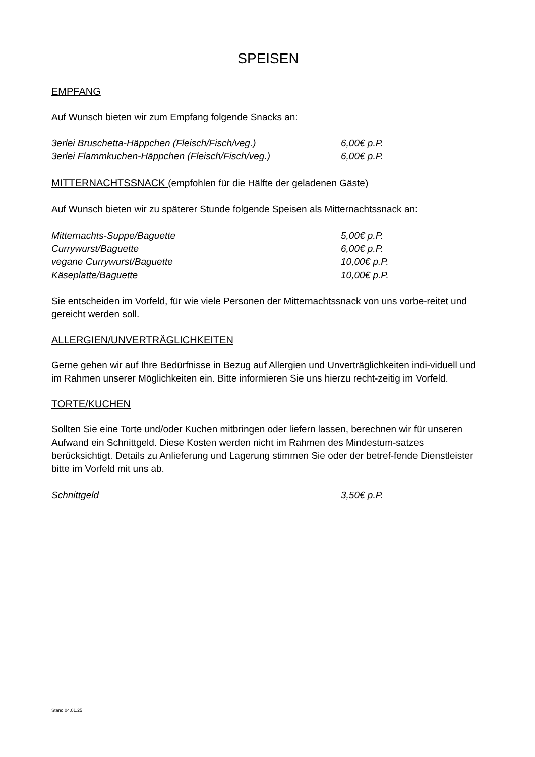SPEISEN
EMPFANG
Auf Wunsch bieten wir zum Empfang folgende Snacks an:
| 3erlei Bruschetta-Häppchen (Fleisch/Fisch/veg.) | 6,00€ p.P. |
| 3erlei Flammkuchen-Häppchen (Fleisch/Fisch/veg.) | 6,00€ p.P. |
MITTERNACHTSSNACK (empfohlen für die Hälfte der geladenen Gäste)
Auf Wunsch bieten wir zu späterer Stunde folgende Speisen als Mitternachtssnack an:
| Mitternachts-Suppe/Baguette | 5,00€ p.P. |
| Currywurst/Baguette | 6,00€ p.P. |
| vegane Currywurst/Baguette | 10,00€ p.P. |
| Käseplatte/Baguette | 10,00€ p.P. |
Sie entscheiden im Vorfeld, für wie viele Personen der Mitternachtssnack von uns vorbe-reitet und gereicht werden soll.
ALLERGIEN/UNVERTRÄGLICHKEITEN
Gerne gehen wir auf Ihre Bedürfnisse in Bezug auf Allergien und Unverträglichkeiten indi-viduell und im Rahmen unserer Möglichkeiten ein. Bitte informieren Sie uns hierzu recht-zeitig im Vorfeld.
TORTE/KUCHEN
Sollten Sie eine Torte und/oder Kuchen mitbringen oder liefern lassen, berechnen wir für unseren Aufwand ein Schnittgeld. Diese Kosten werden nicht im Rahmen des Mindestum-satzes berücksichtigt. Details zu Anlieferung und Lagerung stimmen Sie oder der betref-fende Dienstleister bitte im Vorfeld mit uns ab.
| Schnittgeld | 3,50€ p.P. |
Stand 04.01.25